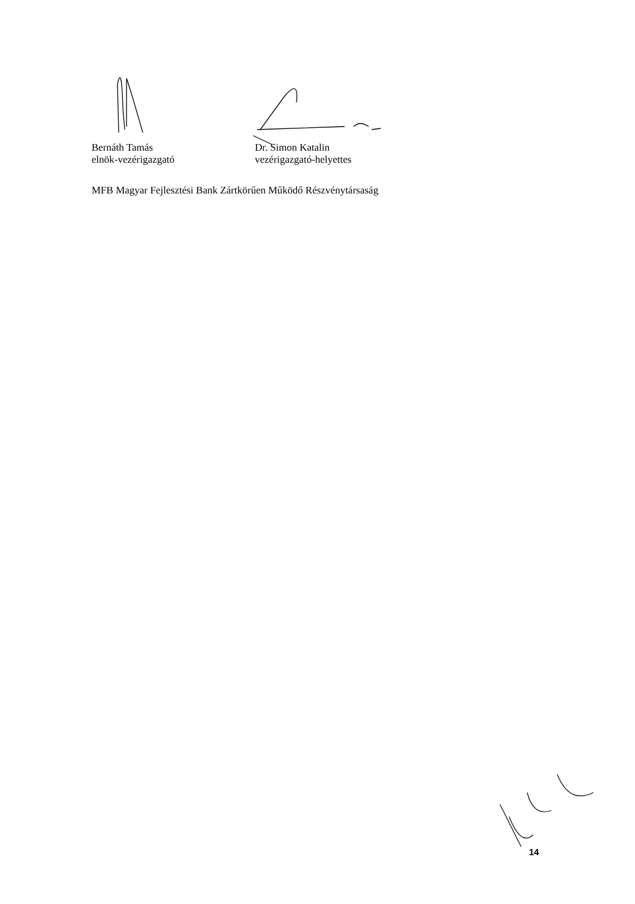Bernáth Tamás
elnök-vezérigazgató
Dr. Simon Katalin
vezérigazgató-helyettes
MFB Magyar Fejlesztési Bank Zártkörűen Működő Részvénytársaság
14